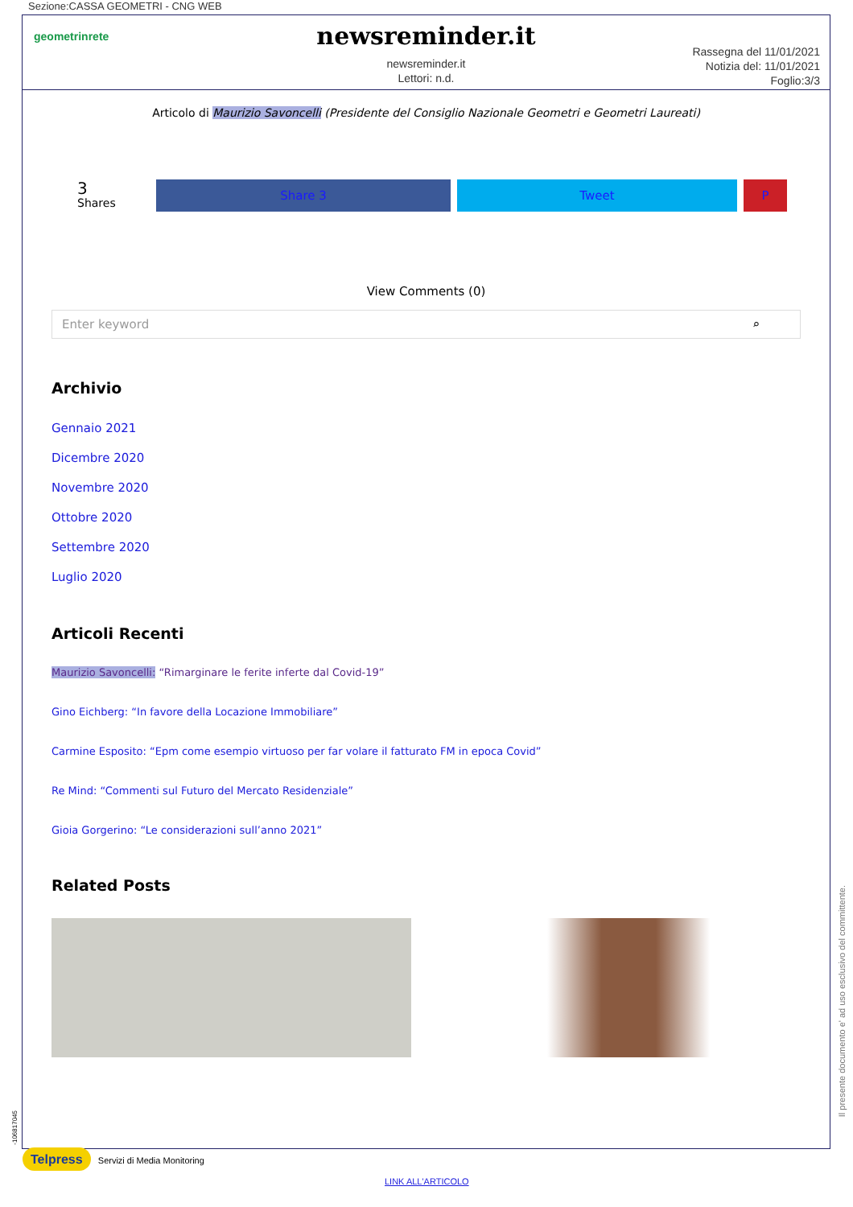Sezione:CASSA GEOMETRI - CNG WEB
geometrinrete
newsreminder.it
newsreminder.it
Lettori: n.d.
Rassegna del 11/01/2021
Notizia del: 11/01/2021
Foglio:3/3
Articolo di Maurizio Savoncelli (Presidente del Consiglio Nazionale Geometri e Geometri Laureati)
3
Shares
Share 3 Tweet P
View Comments (0)
Enter keyword ⌕
Archivio
Gennaio 2021
Dicembre 2020
Novembre 2020
Ottobre 2020
Settembre 2020
Luglio 2020
Articoli Recenti
Maurizio Savoncelli: “Rimarginare le ferite inferte dal Covid-19”
Gino Eichberg: “In favore della Locazione Immobiliare”
Carmine Esposito: “Epm come esempio virtuoso per far volare il fatturato FM in epoca Covid”
Re Mind: “Commenti sul Futuro del Mercato Residenziale”
Gioia Gorgerino: “Le considerazioni sull’anno 2021”
Related Posts
Il presente documento e' ad uso esclusivo del committente.
-106817045
Telpress Servizi di Media Monitoring
LINK ALL'ARTICOLO